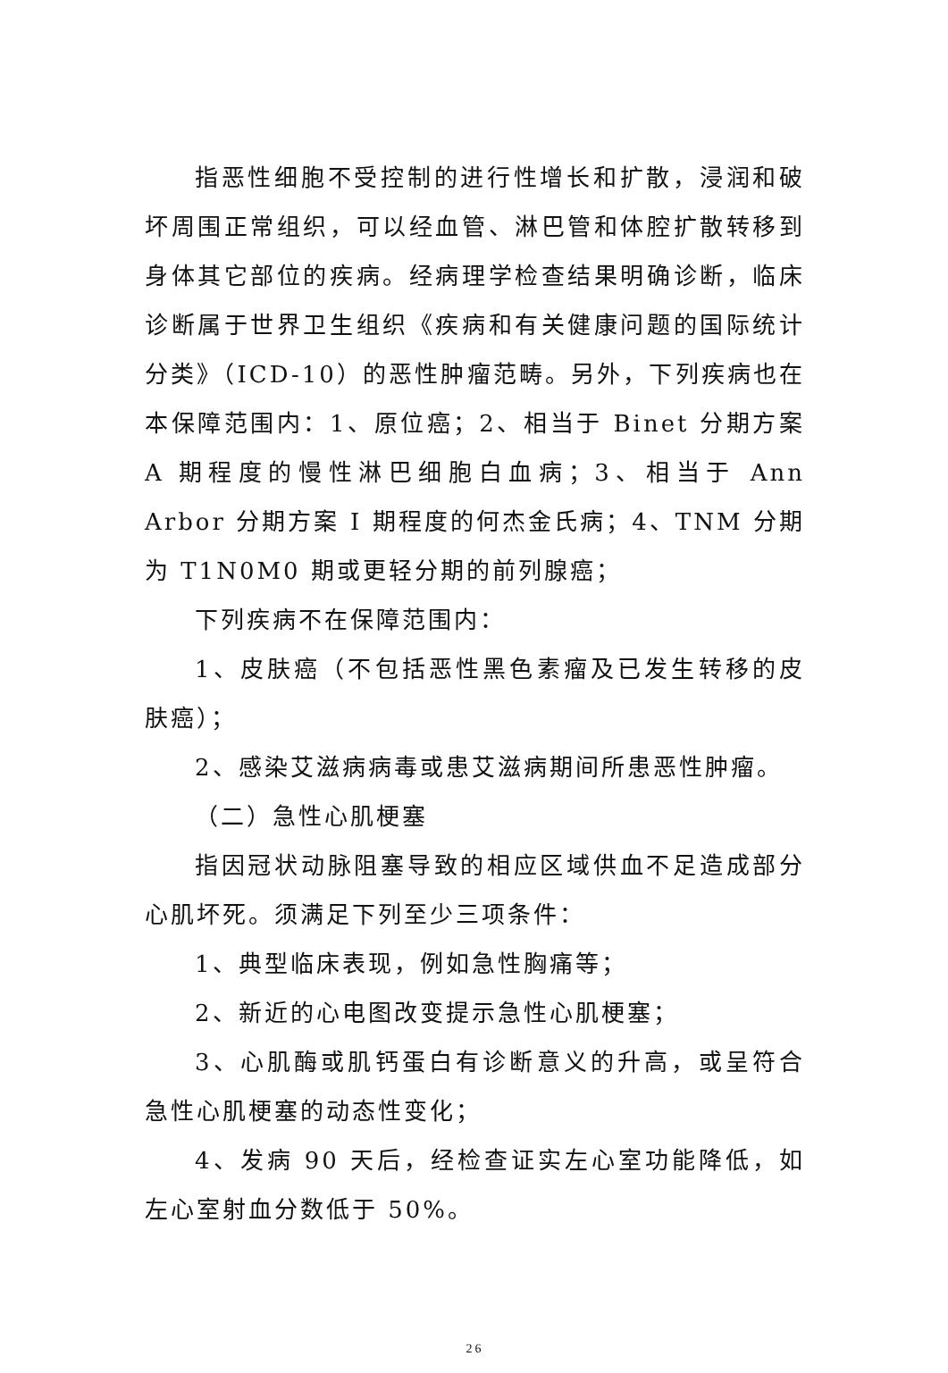指恶性细胞不受控制的进行性增长和扩散，浸润和破坏周围正常组织，可以经血管、淋巴管和体腔扩散转移到身体其它部位的疾病。经病理学检查结果明确诊断，临床诊断属于世界卫生组织《疾病和有关健康问题的国际统计分类》（ICD-10）的恶性肿瘤范畴。另外，下列疾病也在本保障范围内：1、原位癌；2、相当于 Binet 分期方案 A 期程度的慢性淋巴细胞白血病；3、相当于 Ann Arbor 分期方案 I 期程度的何杰金氏病；4、TNM 分期为 T1N0M0 期或更轻分期的前列腺癌；
下列疾病不在保障范围内：
1、皮肤癌（不包括恶性黑色素瘤及已发生转移的皮肤癌）；
2、感染艾滋病病毒或患艾滋病期间所患恶性肿瘤。
（二）急性心肌梗塞
指因冠状动脉阻塞导致的相应区域供血不足造成部分心肌坏死。须满足下列至少三项条件：
1、典型临床表现，例如急性胸痛等；
2、新近的心电图改变提示急性心肌梗塞；
3、心肌酶或肌钙蛋白有诊断意义的升高，或呈符合急性心肌梗塞的动态性变化；
4、发病 90 天后，经检查证实左心室功能降低，如左心室射血分数低于 50%。
26